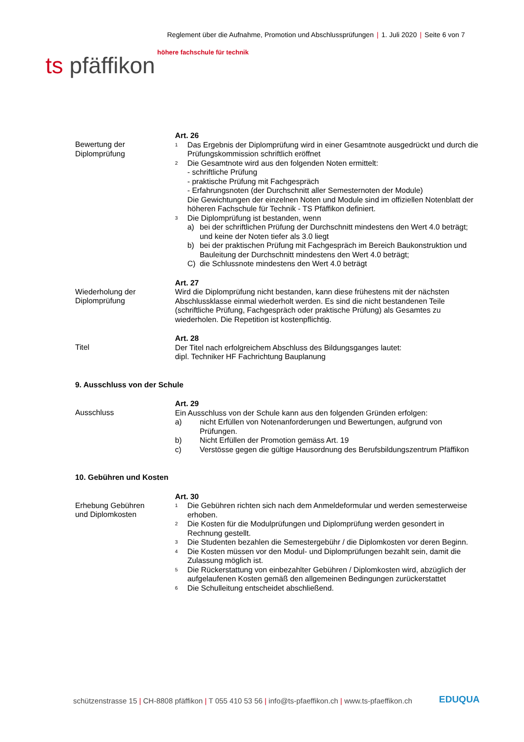Reglement über die Aufnahme, Promotion und Abschlussprüfungen | 1. Juli 2020 | Seite 6 von 7
höhere fachschule für technik
ts pfäffikon
Bewertung der
Diplomprüfung
Art. 26
<sup>1</sup>
Das Ergebnis der Diplomprüfung wird in einer Gesamtnote ausgedrückt und durch die Prüfungskommission schriftlich eröffnet
<sup>2</sup>
Die Gesamtnote wird aus den folgenden Noten ermittelt:
- schriftliche Prüfung
- praktische Prüfung mit Fachgespräch
- Erfahrungsnoten (der Durchschnitt aller Semesternoten der Module)
Die Gewichtungen der einzelnen Noten und Module sind im offiziellen Notenblatt der höheren Fachschule für Technik - TS Pfäffikon definiert.
<sup>3</sup>
Die Diplomprüfung ist bestanden, wenn
a) bei der schriftlichen Prüfung der Durchschnitt mindestens den Wert 4.0 beträgt; und keine der Noten tiefer als 3.0 liegt
b) bei der praktischen Prüfung mit Fachgespräch im Bereich Baukonstruktion und Bauleitung der Durchschnitt mindestens den Wert 4.0 beträgt;
C) die Schlussnote mindestens den Wert 4.0 beträgt
Wiederholung der
Diplomprüfung
Art. 27
Wird die Diplomprüfung nicht bestanden, kann diese frühestens mit der nächsten Abschlussklasse einmal wiederholt werden. Es sind die nicht bestandenen Teile (schriftliche Prüfung, Fachgespräch oder praktische Prüfung) als Gesamtes zu wiederholen. Die Repetition ist kostenpflichtig.
Titel
Art. 28
Der Titel nach erfolgreichem Abschluss des Bildungsganges lautet:
dipl. Techniker HF Fachrichtung Bauplanung
9. Ausschluss von der Schule
Ausschluss
Art. 29
Ein Ausschluss von der Schule kann aus den folgenden Gründen erfolgen:
a) nicht Erfüllen von Notenanforderungen und Bewertungen, aufgrund von Prüfungen.
b) Nicht Erfüllen der Promotion gemäss Art. 19
c) Verstösse gegen die gültige Hausordnung des Berufsbildungszentrum Pfäffikon
10. Gebühren und Kosten
Erhebung Gebühren
und Diplomkosten
Art. 30
<sup>1</sup>
Die Gebühren richten sich nach dem Anmeldeformular und werden semesterweise erhoben.
<sup>2</sup>
Die Kosten für die Modulprüfungen und Diplomprüfung werden gesondert in Rechnung gestellt.
<sup>3</sup>
Die Studenten bezahlen die Semestergebühr / die Diplomkosten vor deren Beginn.
<sup>4</sup>
Die Kosten müssen vor den Modul- und Diplomprüfungen bezahlt sein, damit die Zulassung möglich ist.
<sup>5</sup>
Die Rückerstattung von einbezahlter Gebühren / Diplomkosten wird, abzüglich der aufgelaufenen Kosten gemäß den allgemeinen Bedingungen zurückerstattet
<sup>6</sup>
Die Schulleitung entscheidet abschließend.
schützenstrasse 15 | CH-8808 pfäffikon | T 055 410 53 56 | info@ts-pfaeffikon.ch | www.ts-pfaeffikon.ch
EDUQUA